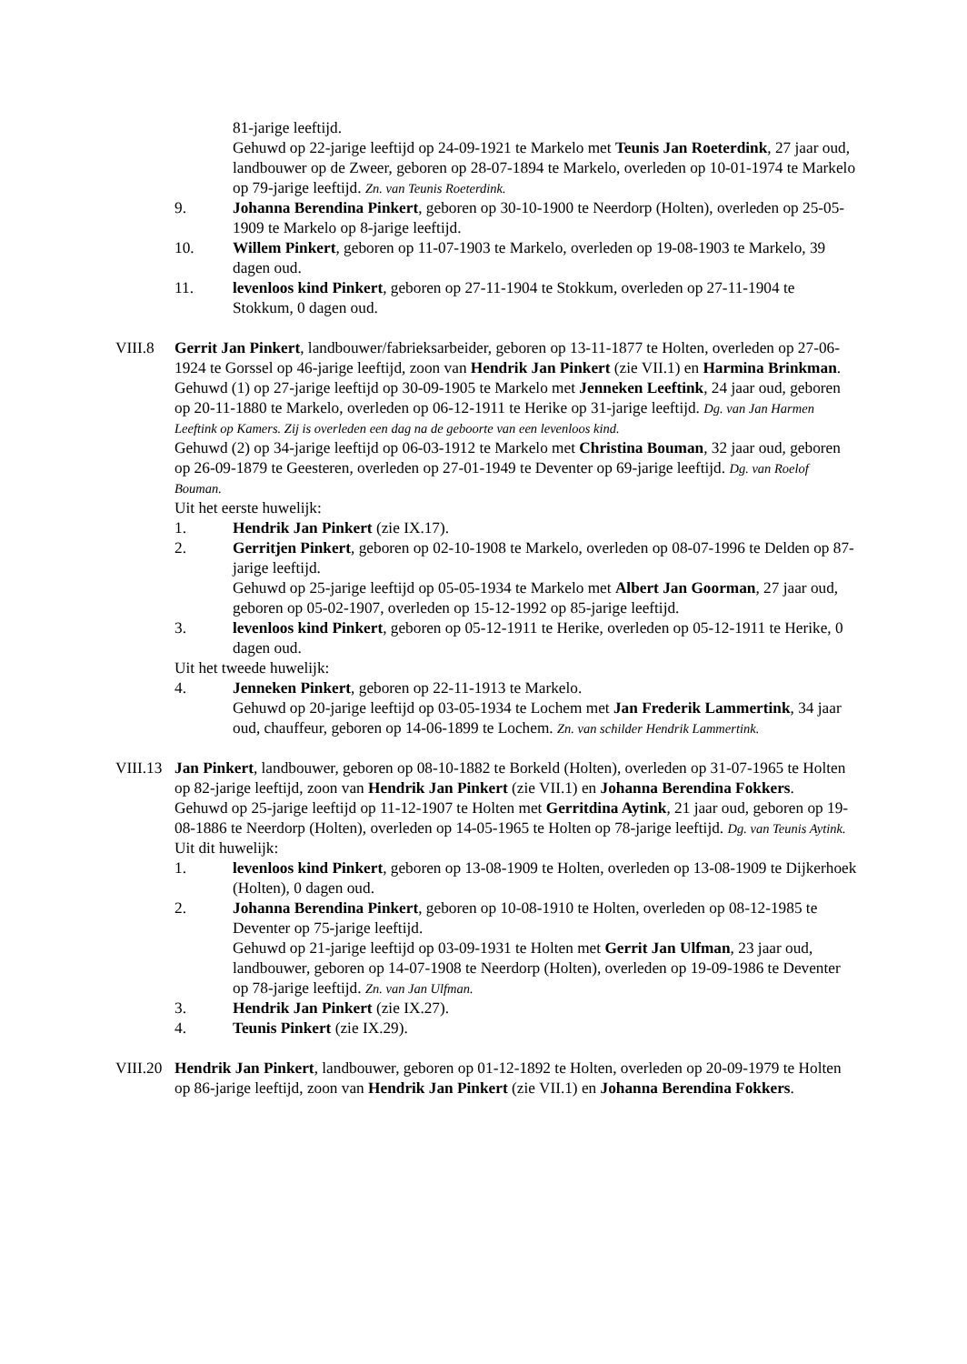81-jarige leeftijd.
Gehuwd op 22-jarige leeftijd op 24-09-1921 te Markelo met Teunis Jan Roeterdink, 27 jaar oud, landbouwer op de Zweer, geboren op 28-07-1894 te Markelo, overleden op 10-01-1974 te Markelo op 79-jarige leeftijd. Zn. van Teunis Roeterdink.
9. Johanna Berendina Pinkert, geboren op 30-10-1900 te Neerdorp (Holten), overleden op 25-05-1909 te Markelo op 8-jarige leeftijd.
10. Willem Pinkert, geboren op 11-07-1903 te Markelo, overleden op 19-08-1903 te Markelo, 39 dagen oud.
11. levenloos kind Pinkert, geboren op 27-11-1904 te Stokkum, overleden op 27-11-1904 te Stokkum, 0 dagen oud.
VIII.8 Gerrit Jan Pinkert, landbouwer/fabrieksarbeider, geboren op 13-11-1877 te Holten, overleden op 27-06-1924 te Gorssel op 46-jarige leeftijd, zoon van Hendrik Jan Pinkert (zie VII.1) en Harmina Brinkman.
Gehuwd (1) op 27-jarige leeftijd op 30-09-1905 te Markelo met Jenneken Leeftink, 24 jaar oud, geboren op 20-11-1880 te Markelo, overleden op 06-12-1911 te Herike op 31-jarige leeftijd. Dg. van Jan Harmen Leeftink op Kamers. Zij is overleden een dag na de geboorte van een levenloos kind.
Gehuwd (2) op 34-jarige leeftijd op 06-03-1912 te Markelo met Christina Bouman, 32 jaar oud, geboren op 26-09-1879 te Geesteren, overleden op 27-01-1949 te Deventer op 69-jarige leeftijd. Dg. van Roelof Bouman.
Uit het eerste huwelijk:
1. Hendrik Jan Pinkert (zie IX.17).
2. Gerritjen Pinkert, geboren op 02-10-1908 te Markelo, overleden op 08-07-1996 te Delden op 87-jarige leeftijd.
Gehuwd op 25-jarige leeftijd op 05-05-1934 te Markelo met Albert Jan Goorman, 27 jaar oud, geboren op 05-02-1907, overleden op 15-12-1992 op 85-jarige leeftijd.
3. levenloos kind Pinkert, geboren op 05-12-1911 te Herike, overleden op 05-12-1911 te Herike, 0 dagen oud.
Uit het tweede huwelijk:
4. Jenneken Pinkert, geboren op 22-11-1913 te Markelo.
Gehuwd op 20-jarige leeftijd op 03-05-1934 te Lochem met Jan Frederik Lammertink, 34 jaar oud, chauffeur, geboren op 14-06-1899 te Lochem. Zn. van schilder Hendrik Lammertink.
VIII.13
Jan Pinkert, landbouwer, geboren op 08-10-1882 te Borkeld (Holten), overleden op 31-07-1965 te Holten op 82-jarige leeftijd, zoon van Hendrik Jan Pinkert (zie VII.1) en Johanna Berendina Fokkers.
Gehuwd op 25-jarige leeftijd op 11-12-1907 te Holten met Gerritdina Aytink, 21 jaar oud, geboren op 19-08-1886 te Neerdorp (Holten), overleden op 14-05-1965 te Holten op 78-jarige leeftijd. Dg. van Teunis Aytink.
Uit dit huwelijk:
1. levenloos kind Pinkert, geboren op 13-08-1909 te Holten, overleden op 13-08-1909 te Dijkerhoek (Holten), 0 dagen oud.
2. Johanna Berendina Pinkert, geboren op 10-08-1910 te Holten, overleden op 08-12-1985 te Deventer op 75-jarige leeftijd.
Gehuwd op 21-jarige leeftijd op 03-09-1931 te Holten met Gerrit Jan Ulfman, 23 jaar oud, landbouwer, geboren op 14-07-1908 te Neerdorp (Holten), overleden op 19-09-1986 te Deventer op 78-jarige leeftijd. Zn. van Jan Ulfman.
3. Hendrik Jan Pinkert (zie IX.27).
4. Teunis Pinkert (zie IX.29).
VIII.20
Hendrik Jan Pinkert, landbouwer, geboren op 01-12-1892 te Holten, overleden op 20-09-1979 te Holten op 86-jarige leeftijd, zoon van Hendrik Jan Pinkert (zie VII.1) en Johanna Berendina Fokkers.